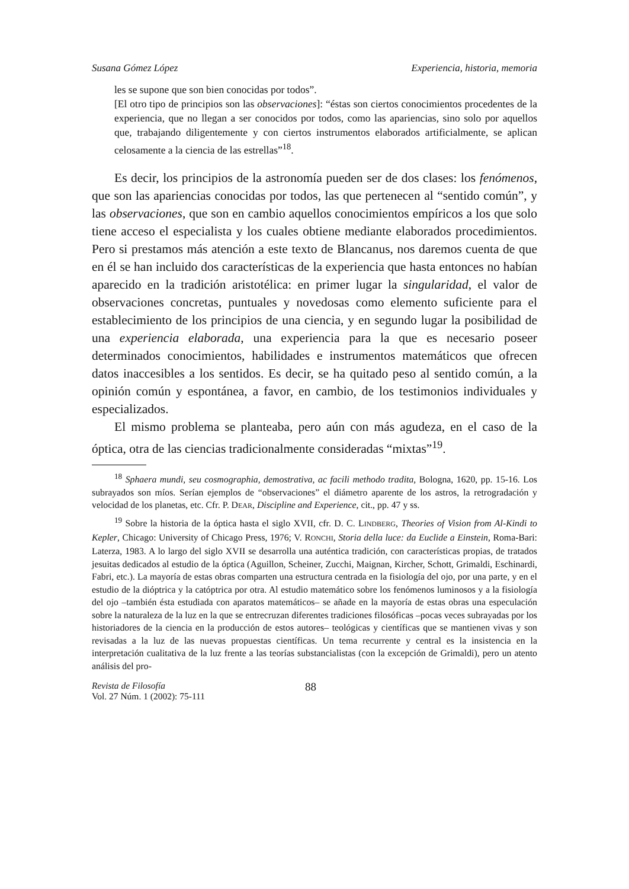Susana Gómez López Experiencia, historia, memoria
les se supone que son bien conocidas por todos”.
[El otro tipo de principios son las observaciones]: “éstas son ciertos conocimientos procedentes de la experiencia, que no llegan a ser conocidos por todos, como las apariencias, sino solo por aquellos que, trabajando diligentemente y con ciertos instrumentos elaborados artificialmente, se aplican celosamente a la ciencia de las estrellas”<sup>18</sup>.
Es decir, los principios de la astronomía pueden ser de dos clases: los fenómenos, que son las apariencias conocidas por todos, las que pertenecen al “sentido común”, y las observaciones, que son en cambio aquellos conocimientos empíricos a los que solo tiene acceso el especialista y los cuales obtiene mediante elaborados procedimientos. Pero si prestamos más atención a este texto de Blancanus, nos daremos cuenta de que en él se han incluido dos características de la experiencia que hasta entonces no habían aparecido en la tradición aristotélica: en primer lugar la singularidad, el valor de observaciones concretas, puntuales y novedosas como elemento suficiente para el establecimiento de los principios de una ciencia, y en segundo lugar la posibilidad de una experiencia elaborada, una experiencia para la que es necesario poseer determinados conocimientos, habilidades e instrumentos matemáticos que ofrecen datos inaccesibles a los sentidos. Es decir, se ha quitado peso al sentido común, a la opinión común y espontánea, a favor, en cambio, de los testimonios individuales y especializados.
El mismo problema se planteaba, pero aún con más agudeza, en el caso de la óptica, otra de las ciencias tradicionalmente consideradas “mixtas”<sup>19</sup>.
<sup>18</sup> Sphaera mundi, seu cosmographia, demostrativa, ac facili methodo tradita, Bologna, 1620, pp. 15-16. Los subrayados son míos. Serían ejemplos de “observaciones” el diámetro aparente de los astros, la retrogradación y velocidad de los planetas, etc. Cfr. P. DEAR, Discipline and Experience, cit., pp. 47 y ss.
<sup>19</sup> Sobre la historia de la óptica hasta el siglo XVII, cfr. D. C. LINDBERG, Theories of Vision from Al-Kindi to Kepler, Chicago: University of Chicago Press, 1976; V. RONCHI, Storia della luce: da Euclide a Einstein, Roma-Bari: Laterza, 1983. A lo largo del siglo XVII se desarrolla una auténtica tradición, con características propias, de tratados jesuitas dedicados al estudio de la óptica (Aguillon, Scheiner, Zucchi, Maignan, Kircher, Schott, Grimaldi, Eschinardi, Fabri, etc.). La mayoría de estas obras comparten una estructura centrada en la fisiología del ojo, por una parte, y en el estudio de la dióptrica y la catóptrica por otra. Al estudio matemático sobre los fenómenos luminosos y a la fisiología del ojo –también ésta estudiada con aparatos matemáticos– se añade en la mayoría de estas obras una especulación sobre la naturaleza de la luz en la que se entrecruzan diferentes tradiciones filosóficas –pocas veces subrayadas por los historiadores de la ciencia en la producción de estos autores– teológicas y científicas que se mantienen vivas y son revisadas a la luz de las nuevas propuestas científicas. Un tema recurrente y central es la insistencia en la interpretación cualitativa de la luz frente a las teorías substancialistas (con la excepción de Grimaldi), pero un atento análisis del pro-
Revista de Filosofía
Vol. 27 Núm. 1 (2002): 75-111
88